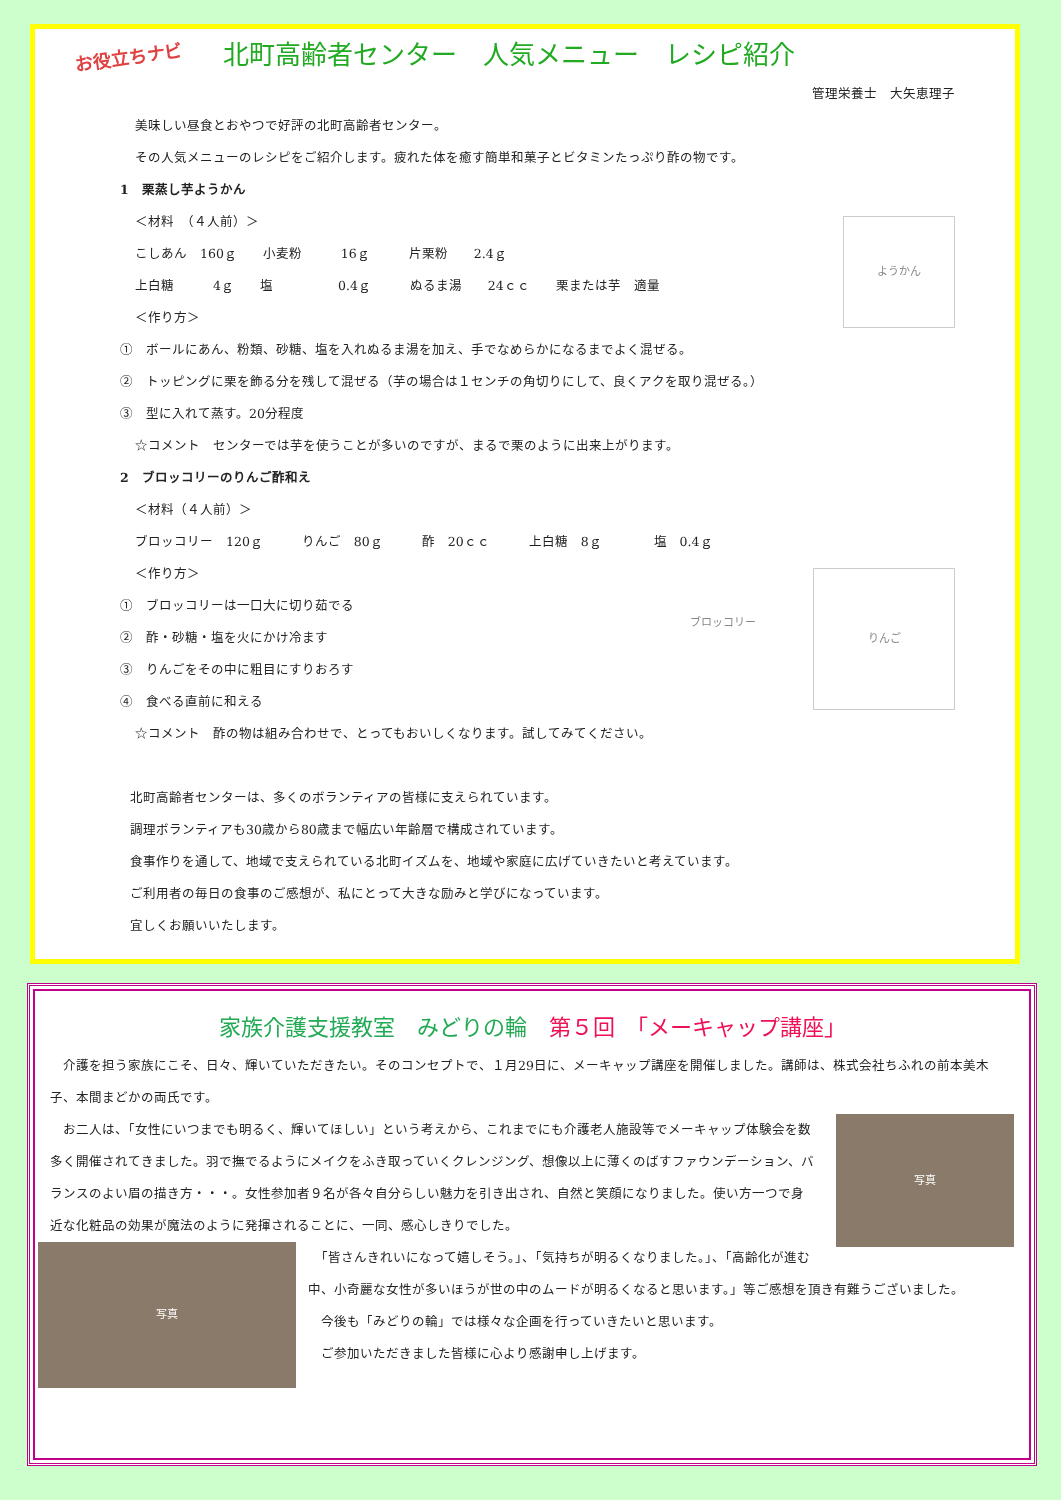お役立ちナビ 北町高齢者センター　人気メニュー　レシピ紹介
管理栄養士　大矢恵理子
美味しい昼食とおやつで好評の北町高齢者センター。
その人気メニューのレシピをご紹介します。疲れた体を癒す簡単和菓子とビタミンたっぷり酢の物です。
1　栗蒸し芋ようかん
ようかん
＜材料　（４人前）＞
こしあん　160ｇ　　小麦粉　　　16ｇ　　　片栗粉　　2.4ｇ
上白糖　　　4ｇ　　塩　　　　　0.4ｇ　　　ぬるま湯　　24ｃｃ　　栗または芋　適量
＜作り方＞
①　ボールにあん、粉類、砂糖、塩を入れぬるま湯を加え、手でなめらかになるまでよく混ぜる。
②　トッピングに栗を飾る分を残して混ぜる（芋の場合は１センチの角切りにして、良くアクを取り混ぜる。）
③　型に入れて蒸す。20分程度
☆コメント　センターでは芋を使うことが多いのですが、まるで栗のように出来上がります。
2　ブロッコリーのりんご酢和え
＜材料（４人前）＞
ブロッコリー　120ｇ　　　りんご　80ｇ　　　酢　20ｃｃ　　　上白糖　8ｇ　　　　塩　0.4ｇ
りんご
ブロッコリー
＜作り方＞
①　ブロッコリーは一口大に切り茹でる
②　酢・砂糖・塩を火にかけ冷ます
③　りんごをその中に粗目にすりおろす
④　食べる直前に和える
☆コメント　酢の物は組み合わせで、とってもおいしくなります。試してみてください。
北町高齢者センターは、多くのボランティアの皆様に支えられています。
調理ボランティアも30歳から80歳まで幅広い年齢層で構成されています。
食事作りを通して、地域で支えられている北町イズムを、地域や家庭に広げていきたいと考えています。
ご利用者の毎日の食事のご感想が、私にとって大きな励みと学びになっています。
宜しくお願いいたします。
家族介護支援教室　みどりの輪　第５回　「メーキャップ講座」
　介護を担う家族にこそ、日々、輝いていただきたい。そのコンセプトで、１月29日に、メーキャップ講座を開催しました。講師は、株式会社ちふれの前本美木子、本間まどかの両氏です。
写真
　お二人は、「女性にいつまでも明るく、輝いてほしい」という考えから、これまでにも介護老人施設等でメーキャップ体験会を数多く開催されてきました。羽で撫でるようにメイクをふき取っていくクレンジング、想像以上に薄くのばすファウンデーション、バランスのよい眉の描き方・・・。女性参加者９名が各々自分らしい魅力を引き出され、自然と笑顔になりました。使い方一つで身近な化粧品の効果が魔法のように発揮されることに、一同、感心しきりでした。
写真
　「皆さんきれいになって嬉しそう。」、「気持ちが明るくなりました。」、「高齢化が進む中、小奇麗な女性が多いほうが世の中のムードが明るくなると思います。」等ご感想を頂き有難うございました。
　今後も「みどりの輪」では様々な企画を行っていきたいと思います。
　ご参加いただきました皆様に心より感謝申し上げます。